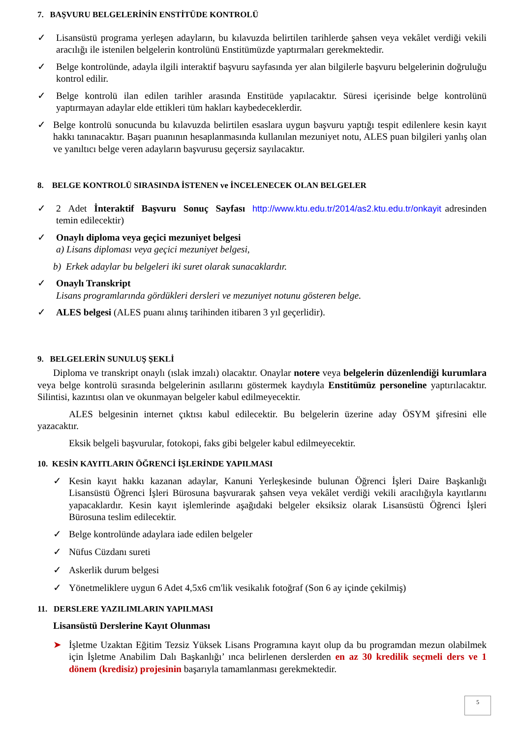7. BAŞVURU BELGELERİNİN ENSTİTÜDE KONTROLÜ
✓ Lisansüstü programa yerleşen adayların, bu kılavuzda belirtilen tarihlerde şahsen veya vekâlet verdiği vekili aracılığı ile istenilen belgelerin kontrolünü Enstitümüzde yaptırmaları gerekmektedir.
✓ Belge kontrolünde, adayla ilgili interaktif başvuru sayfasında yer alan bilgilerle başvuru belgelerinin doğruluğu kontrol edilir.
✓ Belge kontrolü ilan edilen tarihler arasında Enstitüde yapılacaktır. Süresi içerisinde belge kontrolünü yaptırmayan adaylar elde ettikleri tüm hakları kaybedeceklerdir.
✓ Belge kontrolü sonucunda bu kılavuzda belirtilen esaslara uygun başvuru yaptığı tespit edilenlere kesin kayıt hakkı tanınacaktır. Başarı puanının hesaplanmasında kullanılan mezuniyet notu, ALES puan bilgileri yanlış olan ve yanıltıcı belge veren adayların başvurusu geçersiz sayılacaktır.
8. BELGE KONTROLÜ SIRASINDA İSTENEN ve İNCELENECEK OLAN BELGELER
✓ 2 Adet İnteraktif Başvuru Sonuç Sayfası http://www.ktu.edu.tr/2014/as2.ktu.edu.tr/onkayit adresinden temin edilecektir)
✓ Onaylı diploma veya geçici mezuniyet belgesi
a) Lisans diploması veya geçici mezuniyet belgesi,
b) Erkek adaylar bu belgeleri iki suret olarak sunacaklardır.
✓ Onaylı Transkript
Lisans programlarında gördükleri dersleri ve mezuniyet notunu gösteren belge.
✓ ALES belgesi (ALES puanı alınış tarihinden itibaren 3 yıl geçerlidir).
9. BELGELERİN SUNULUŞ ŞEKLİ
Diploma ve transkript onaylı (ıslak imzalı) olacaktır. Onaylar notere veya belgelerin düzenlendiği kurumlara veya belge kontrolü sırasında belgelerinin asıllarını göstermek kaydıyla Enstitümüz personeline yaptırılacaktır. Silintisi, kazıntısı olan ve okunmayan belgeler kabul edilmeyecektir.
ALES belgesinin internet çıktısı kabul edilecektir. Bu belgelerin üzerine aday ÖSYM şifresini elle yazacaktır.
Eksik belgeli başvurular, fotokopi, faks gibi belgeler kabul edilmeyecektir.
10. KESİN KAYITLARIN ÖĞRENCİ İŞLERİNDE YAPILMASI
✓ Kesin kayıt hakkı kazanan adaylar, Kanuni Yerleşkesinde bulunan Öğrenci İşleri Daire Başkanlığı Lisansüstü Öğrenci İşleri Bürosuna başvurarak şahsen veya vekâlet verdiği vekili aracılığıyla kayıtlarını yapacaklardır. Kesin kayıt işlemlerinde aşağıdaki belgeler eksiksiz olarak Lisansüstü Öğrenci İşleri Bürosuna teslim edilecektir.
✓ Belge kontrolünde adaylara iade edilen belgeler
✓ Nüfus Cüzdanı sureti
✓ Askerlik durum belgesi
✓ Yönetmeliklere uygun 6 Adet 4,5x6 cm'lik vesikalık fotoğraf (Son 6 ay içinde çekilmiş)
11. DERSLERE YAZILIMLARIN YAPILMASI
Lisansüstü Derslerine Kayıt Olunması
➤ İşletme Uzaktan Eğitim Tezsiz Yüksek Lisans Programına kayıt olup da bu programdan mezun olabilmek için İşletme Anabilim Dalı Başkanlığı’ ınca belirlenen derslerden en az 30 kredilik seçmeli ders ve 1 dönem (kredisiz) projesinin başarıyla tamamlanması gerekmektedir.
5